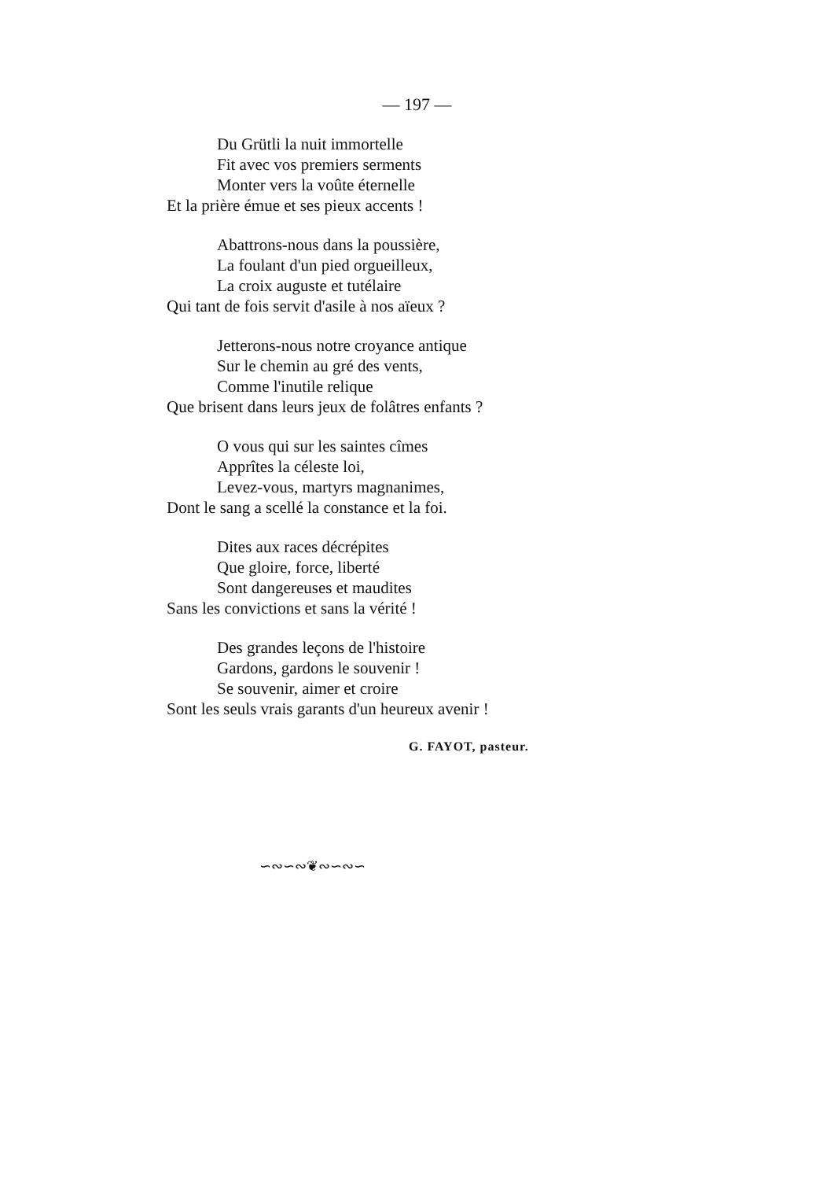— 197 —
Du Grütli la nuit immortelle
Fit avec vos premiers serments
Monter vers la voûte éternelle
Et la prière émue et ses pieux accents !
Abattrons-nous dans la poussière,
La foulant d'un pied orgueilleux,
La croix auguste et tutélaire
Qui tant de fois servit d'asile à nos aïeux ?
Jetterons-nous notre croyance antique
Sur le chemin au gré des vents,
Comme l'inutile relique
Que brisent dans leurs jeux de folâtres enfants ?
O vous qui sur les saintes cîmes
Apprîtes la céleste loi,
Levez-vous, martyrs magnanimes,
Dont le sang a scellé la constance et la foi.
Dites aux races décrépites
Que gloire, force, liberté
Sont dangereuses et maudites
Sans les convictions et sans la vérité !
Des grandes leçons de l'histoire
Gardons, gardons le souvenir !
Se souvenir, aimer et croire
Sont les seuls vrais garants d'un heureux avenir !
G. FAYOT, pasteur.
∽∾∽∾❦∾∽∾∽